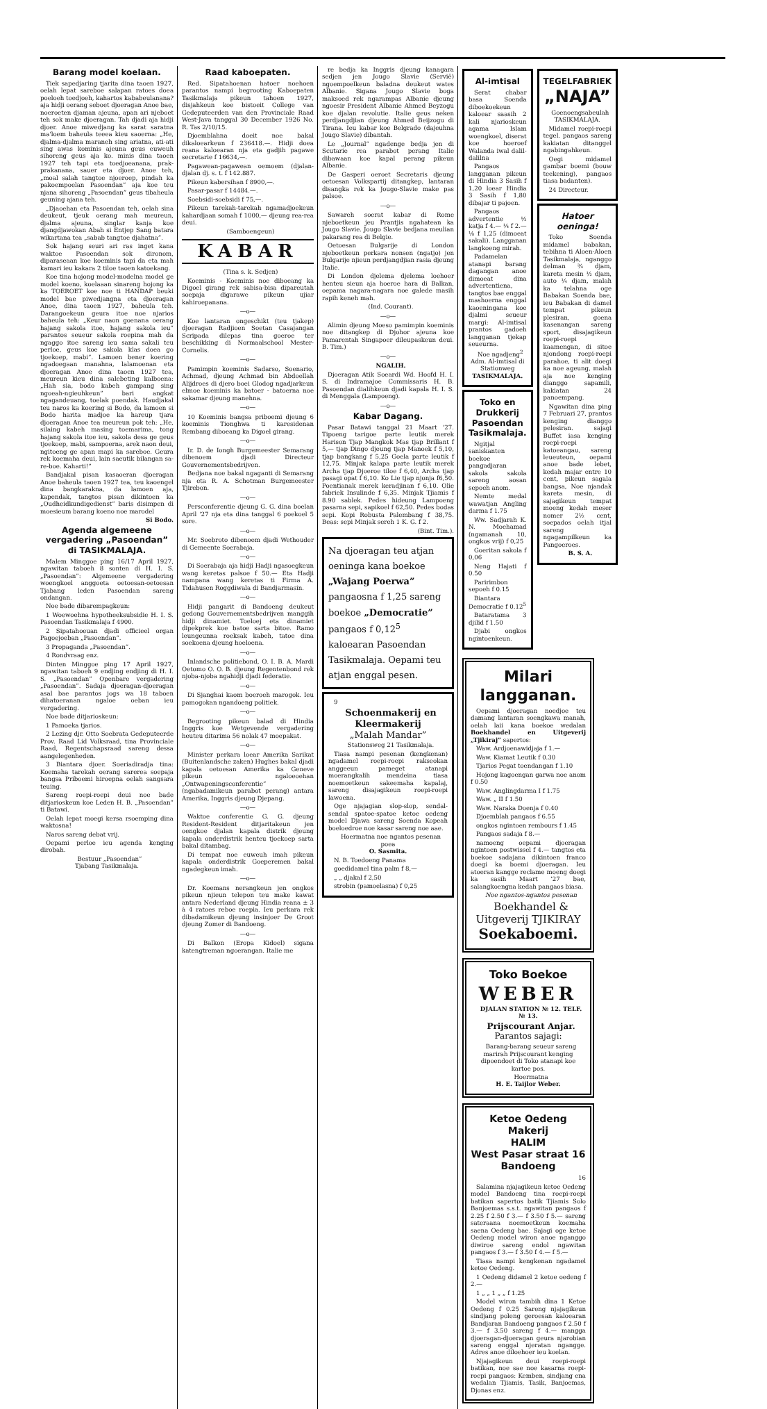Barang model koelaan.
Tiek sapedjaring tjarita dina taoen 1927, oelah lepat sareboe salapan ratoes doea poeloeh toedjoeh, kahartos kababeulanana? aja hidji oerang seboet djoeragan Anoe bae, noeroeten djaman ajeuna, apan ari njeboet teh sok make djoeragan. Tah djadi aja hidji djoer. Anoe miwedjang ka sarat saratna ma'loem baheula teeea kieu saoerna: „He, djalma-djalma maraneh sing ariatna, ati-ati sing awas kominis ajeuna geus euweuh sihoreng geus aja ko. minis dina taoen 1927 teh tapi eta toedjoeanana, prak-prakanana, sauer eta djoer. Anoe teh, „moal salah tangtoe njoeroep, pindah ka pakoempoelan Pasoendan” aja koe teu njana sihoreng „Pasoendan” geus tibaheula geuning ajana teh.
„Djaoehan eta Pasoendan teh, oelah sina deukeut, tjeuk oerang mah meureun, djalma ajeuna, singlar kanja koe djangdjawokan Abah si Entjep Sang batara wikartana tea „sabab tangtoe djahatna”.
Sok hajang seuri ari ras inget kana waktoe Pasoendan sok dironom, diparaseaan koe koeminis tapi da eta mah kamari ieu kakara 2 tiloe taoen katoekang.
Koe tina hojong model-modelna model ge model koeno, koelaaan sinareng hojong ka ka TOEROET koe noe ti HANDAP beuki model bae piwedjangna eta djoeragan Anoe, dina taoen 1927, baheula teh. Darangoekeun geura itoe noe njarios baheula teh: „Keur naon goenana oerang hajang sakola itoe, hajang sakola ieu” parantos seueur sakola roepina mah da ngaggo itoe sareng ieu sama sakali teu perloe, geus koe sakola klas doea go tjoekoep, mabi”. Lamoen bener koering ngadoegaan manahna, lalamoenan eta djoeragan Anoe dina taoen 1927 tea, meureun kieu dina salebeting kalboena: „Hah sia, bodo kabeh gampang sing ngoeah-ngieuhkeun” bari angkat ngagandeuang, toelak poendak. Haudjakal teu naros ka koering si Bodo, da lamoen si Bodo harita madjoe ka hareup tjara djoeragan Anoe tea meureun pok teh: „He, silaing kabeh masing toemarima, tong hajang sakola itoe ieu, sakola desa ge geus tjoekoep, mabi, sampoerna, arek naon deui, ngitoeng ge apan mapi ka sareboe. Geura rek koemaha deui, lain saeutik bilangan sa-re-boe. Kaharti!”
Bandjakal pisan kasaoeran djoeragan Anoe baheula taoen 1927 tea, teu kaoengel dina bangkarakna, da lamoen aja, kapendak, tangtos pisan dikintoen ka „Oudheidkundigedienst” baris disimpen di moesieum barang koeno noe marodel
Si Bodo.
Agenda algemeene vergadering „Pasoendan” di TASIKMALAJA.
Malem Minggoe ping 16/17 April 1927, ngawitan taboeh 8 sonten di H. I. S. „Pasoendan”: Algemeene vergadering woengkoel anggoeta oetoesan-oetoesan Tjabang leden Pasoendan sareng ondangan.
Noe bade dibarempagkeun:
1 Woewoehna hypotheeksubsidie H. I. S. Pasoendan Tasikmalaja f 4900.
2 Sipatahoeuan djadi officieel organ Pagoejoeban „Pasoendan”.
3 Propaganda „Pasoendan”.
4 Rondvraag enz.
Dinten Minggoe ping 17 April 1927, ngawitan taboeh 9 endjing endjing di H. I. S. „Pasoendan” Openbare vergadering „Pasoendan”. Sadaja djoeragan-djoeragan asal bae parantos jogs wa 18 taboen dihatoeranan ngaloe oeban ieu vergadering.
Noe bade ditjarioskeun:
1 Pamoeka tjarios.
2 Lezing djr. Otto Soebrata Gedeputeerde Prov. Raad Lid Volksraad, tina Provinciale Raad, Regentschapsraad sareng dessa aangelegenheden.
3 Biantara djoer. Soeriadiradja tina: Koemaha tarekah oerang sarerea soepaja bangsa Priboemi hiroepna oelah sangsara teuing.
Sareng roepi-roepi deui noe bade ditjarioskeun koe Leden H. B. „Pasoendan” ti Batawi.
Oelah lepat moegi kersa rsoemping dina waktosna!
Naros sareng debat vrij.
Oepami perloe ieu agenda kenging dirobah.
Bestuur „Pasoendan”
Tjabang Tasikmalaja.
Raad kaboepaten.
Red. Sipatahoenan hatoer noehoen parantos nampi begrooting Kaboepaten Tasikmalaja pikeun tahoen 1927, disjahkeun koe bistoeit College van Gedeputeerden van den Provinciale Raad West-Java tanggal 30 December 1926 No. R. Tas 2/10/15.
Djoemblahna doeit noe bakal dikaloearkeun f 236418.—. Hidji doea reana kaloearan nja eta gadjih pagawe secretarie f 16634,—.
Pagawean-pagawean oemoem (djalan-djalan dj. s. t. f 142.887.
Pikeun kabersihan f 8900,—.
Pasar-pasar f 14484.—.
Soebsidi-soebsidi f 75,—.
Pikeun tarekah-tarekah ngamadjoekeun kahardjaan somah f 1000,— djeung rea-rea deui.
(Samboengeun)
KABAR
(Tina s. k. Sedjen)
Koeminis - Koeminis noe diboeang ka Digoel girang rek sabisa-bisa dipareutah soepaja digarawe pikeun ujiar kahiroepanana.
—o—
Koe lantaran ongeschikt (teu tjakep) djoeragan Radjioen Soetan Casajangan Scripada dilepas tina goeroe ter beschikking di Normaalschool Mester-Cornelis.
—o—
Pamimpin koeminis Sadarso, Soenario, Achmad, djeung Achmad bin Abdoellah Alijdroes di djero boei Glodog ngadjarkeun elmoe koeminis ka batoer - batoerna noe sakamar djeung manehna.
—o—
10 Koeminis bangsa priboemi djeung 6 koeminis Tionghwa ti karesidenan Rembang diboeang ka Digoel girang.
—o—
Ir. D. de Iongh Burgemeester Semarang dibenoem djadi Directeur Gouvernementsbedrijven.
Bedjana noe bakal ngaganti di Semarang nja eta R. A. Schotman Burgemeester Tjirebon.
—o—
Persconferentie djeung G. G. dina boelan April '27 nja eta dina tanggal 6 poekoel 5 sore.
—o—
Mr. Soebroto dibenoem djadi Wethouder di Gemeente Soerabaja.
—o—
Di Soerabaja aja hidji Hadji ngasoegkeun wang keretas palsoe f 50.— Eta Hadji nampana wang keretas ti Firma A. Tidahusen Roggdiwala di Bandjarmasin.
—o—
Hidji pangarit di Bandoeng deukeut gedong Gouvernementsbedrijven manggih hidji dinamiet. Toeloej eta dinamiet dipekprek koe batoe sarta bitoe. Ramo leungeunna roeksak kabeh, tatoe dina soekoena djeung hoeloena.
—o—
Inlandsche politiebond, O. I. B. A. Mardi Oetomo O. O. B. djeung Regentenbond rek njoba-njoba ngahidji djadi federatie.
—o—
Di Sjanghai kaom boeroeh marogok. Ieu pamogokan ngandoeng politiek.
—o—
Begrooting pikeun balad di Hindia Inggris koe Wetgevende vergadering heuteu ditarima 56 nolak 47 moepakat.
—o—
Minister perkara loear Amerika Sarikat (Buitenlandsche zaken) Hughes bakal djadi kapala oetoesan Amerika ka Geneve pikeun ngaloeoehan „Ontwapeningsconferentie” (ngabadamikeun parabot perang) antara Amerika, Inggris djeung Djepang.
—o—
Waktoe conferentie G. G. djeung Resident-Resident ditjaritakeun jen oengkoe djalan kapala distrik djeung kapala onderdistrik henteu tjoekoep sarta bakal ditambag.
Di tempat noe euweuh imah pikeun kapala onderdistrik Goeperemen bakal ngadegkeun imah.
—o—
Dr. Koemans nerangkeun jen ongkos pikeun njieun telepon teu make kawat antara Nederland djeung Hindia reana ± 3 à 4 ratoes reboe roepia. Ieu perkara rek dibadamikeun djeung insinjoer De Groot djeung Zomer di Bandoeng.
—o—
Di Balkon (Eropa Kidoel) sigana katengtreman ngoerangan. Italie me
re bedja ka Inggris djeung kanagara sedjen jen Jougo Slavie (Serviё) ngoempoelkeun baladna deukeut wates Albanie. Sigana Jougo Slavie boga maksoed rek ngarampas Albanie djeung ngoesir President Albanie Ahmed Beyzogu koe djalan revolutie. Italie geus neken perdjangdjian djeung Ahmed Beijzogu di Tirana. Ieu kabar koe Belgrado (dajeuhna Jougo Slavie) dibantah.
Le „Journal” ngadenge bedja jen di Scutarie rea parabot perang Italie dibawaan koe kapal perang pikeun Albanie.
De Gasperi oeroet Secretaris djeung oetoesan Volkspartij ditangkep, lantaran disangka rek ka Jougo-Slavie make pas palsoe.
—o—
Sawareh soerat kabar di Rome njeboetkeun jeu Prantjis ngahatean ka Jougo Slavie. Jougo Slavie bedjana meulian pakarang rea di Belgie.
Oetoesan Bulgarije di London njeboetkeun perkara nonsen (ngatjo) jen Bulgarije njieun perdjangdjian rasia djeung Italie.
Di London djelema djelema loehoer henteu sieun aja hoeroe hara di Balkan, oepama nagara-nagara noe galede masih rapih keneh mah.
(Ind. Courant).
—o—
Alimin djeung Moeso pamimpin koeminis noe ditangkep di Djohor ajeuna koe Pamarentah Singapoer dileupaskeun deui. B. Tim.)
—o—
NGALIH.
Djoeragan Atik Soeardi Wd. Hoofd H. I. S. di Indramajoe Commissaris H. B. Pasoendan dialihkeun djadi kapala H. I. S. di Menggala (Lampoeng).
—o—
Kabar Dagang.
Pasar Batawi tanggal 21 Maart '27. Tipoeng tarigoe parte leutik merek Harison Tjap Mangkok Mas tjap Brillant f 5,— tjap Dingo djeung tjap Manoek f 5,10, tjap bangkang f 5,25 Goela parte leutik f 12,75. Minjak kalapa parte leutik merek Archa tjap Djoeroe tiloe f 6,40, Archa tjap pasagi opat f 6,10. Ko Lie tjap njonja f6,50. Poentianak merek keradjinan f 6,10. Olie fabriek Insulinde f 6,35. Minjak Tjiamis f 8.90 sablek. Pedes hideung Lampoeng pasarna sepi, sapikoel f 62,50. Pedes bodas sepi. Kopi Robusta Palembang f 38,75. Beas: sepi Minjak sereh 1 K. G. f 2.
(Bint. Tim.).
Na djoeragan teu atjan oeninga kana boekoe „Wajang Poerwa” pangaosna f 1,25 sareng boekoe „Democratie” pangaos f 0,12<sup>5</sup> kaloearan Pasoendan Tasikmalaja. Oepami teu atjan enggal pesen.
9
Schoenmakerij en Kleermakerij
„Malah Mandar”
Stationsweg 21 Tasikmalaja.
Tiasa nampi pesenan (kengkenan) ngadamel roepi-roepi rakseokan anggeeun pameget atanapi moerangkalih mendeina tiasa noemoetkeun sakeemaha kapalaj, sareng disajagikeun roepi-roepi lawoena.
Oge njajagian slop-slop, sendal-sendal spatoe-spatoe ketoe oedeng model Djawa sareng Soenda Kopeah boeloedroe noe kasar sareng noe aae.
Hoermatna noe ngantos pesenan poea
O. Sasmita.
N. B. Toedoeng Panama
goedidamel tina palm f 8,—
„ „ djakal f 2,50
strobin (pamoelasna) f 0,25
Al-imtisal
Serat chabar basa Soenda diboekoekeun kaloear saasih 2 kali njarioskeun agama Islam woengkoel, diserat koe hoeroef Walanda iwal dalil-dalilna
Pangaos langganan pikeun di Hindia 3 Sasih f 1,20 loear Hindia 3 Sasih f 1,80 dibajar ti pajoen.
Pangaos advertentie ½ katja f 4.— ¼ f 2.— ⅛ f 1,25 (dimoeat sakali). Langganan langkoeng mirah.
Padamelan atanapi barang dagangan anoe dimoeat dina advertentiena, tangtos bae enggal mashoerna enggal kaoeningana koe djalmi seueur margi: Al-imtisal prantos gadoeh langganan tjekap seueurna.
Noe ngadjeng<sup>2</sup> Adm. Al-imtisal di Stationweg
TASIKMALAJA.
Toko en Drukkerij Pasoendan
Tasikmalaja.
Ngitjal saniskanten boekoe pangadjaran sakola sakola sareng aosan sepoeh anom.
Nemte medal wawatjan Angling darma f 1.75
Ww. Sadjarah K. N. Moehamad (ngamanah 10, ongkos vrij) f 0,25
Goeritan sakola f 0,06
Neng Hajati f 0.50
Paririmbon sepoeh f 0.15
Biantara Democratie f 0.12<sup>5</sup>
Bataratama 3 djilid f 1.50
Djabi ongkos ngintoenkeun.
TEGELFABRIEK
„NAJA”
Goenoengsabeulah
TASIKMALAJA.
Midamel roepi-roepi tegel. pangaos sareng kakiatan ditanggel ngabingahkeun.
Oegi midamel gambar boemi (bouw teekening), pangaos tiasa badanten).
24 Directeur.
Hatoer oeninga!
Toko Soenda midamel babakan, tebihna ti Aloen-Aloen Tasikmalaja, nganggo delman ¾ djam, kareta mesin ½ djam, auto ¼ djam, malah ka telahna oge Babakan Soenda bae, ieu Babakan di damel tempat pikeun plesiran, goena kasenangan sareng sport, disajagikeun roepi-roepi kaamengan, di sitoe njondong roepi-roepi parahoe, ti alit doegi ka noe ageung, malah aja noe kenging dianggo sapamili, kakiatan 24 panoempang.
Ngawitan dina ping 7 Februari 27, prantos kenging dianggo pelesiran. sajagi Buffet iasa kenging roepi-roepi katoeangau, sareng leueuteun, oepami anoe bade lebet, kedah majar entre 10 cent, pikeun sagala bangsa, Noe njandak kareta mesin, di sajagikeun tempat moeng kedah meser nomer 2½ cent, soepados oelah itjal sareng ngagampilkeun ka Pangoeroes.
B. S. A.
Milari langganan.
Oepami djoeragan noedjoe teu damang lantaran soengkawa manah, oelah laii kana boekoe wedalan Boekhandel en Uitgeverij „Tjikiraj” sapertos:
Waw. Ardjoenawidjaja f 1.—
Waw. Kiamat Leutik f 0.30
Tjarios Pegat toendangan f 1.10
Hojong kagoengan garwa noe anom f 0.50
Waw. Anglingdarma I f 1.75
Waw. „ II f 1.50
Waw. Naraka Doenja f 0.40
Djoemblah pangaos f 6.55
ongkos ngintoen rembours f 1.45
Pangaos sadaja f 8.—
namoeng oepami djoeragan ngintoen postwissel f 4.— tangtos eta boekoe sadajana dikintoen franco doegi ka boemi djoeragan. Ieu atoeran kangge reclame moeng doegi ka sasih Maart '27 bae, salangkoengna kedah pangaos biasa.
Noe ngantos-ngantos pesenan
Boekhandel & Uitgeverij TJIKIRAY
Soekaboemi.
Toko Boekoe
WEBER
DJALAN STATION № 12. TELF. № 13.
Prijscourant Anjar.
Parantos sajagi:
Barang-barang seueur sareng marirah Prijscourant kenging dipoendoet di Toko atanapi koe kartoe pos.
Hoermatna
H. E. Taijlor Weber.
Ketoe Oedeng Makerij
HALIM
West Pasar straat 16 Bandoeng
16
Salamina njajagikeun ketoe Oedeng model Bandoeng tina roepi-roepi batikan sapertos batik Tjiamis Solo Banjoemas s.s.t. ngawitan pangaos f 2.25 f 2.50 f 3.— f 3.50 f 5.— sareng sateraana noemoetkeun koemaha saena Oedeng bae. Sajagi oge ketoe Oedeng model wiron anoe nganggo diwiroe sareng endol ngawitan pangaos f 3.— f 3.50 f 4.— f 5.—
Tiasa nampi kengkenan ngadamel ketoe Oedeng.
1 Oedeng didamel 2 ketoe oedeng f 2.—
1 „ „ 1 „ „ f 1.25
Model wiron tambih dina 1 Ketoe Oedeng f 0.25 Sareng njajagikeun sindjang poleng geroesan kaloearan Bandjaran Bandoeng pangaos f 2.50 f 3.— f 3.50 sareng f 4.— mangga djoeragan-djoeragan geura njarobian sareng enggal njeratan ngangge. Adres anoe diloehoer ieu koelan.
Njajagikeun deui roepi-roepi batikan, noe sae noe kasarna roepi-roepi pangaos: Kemben, sindjang ena wedalan Tjiamis, Tasik, Banjoemas, Djonas enz.